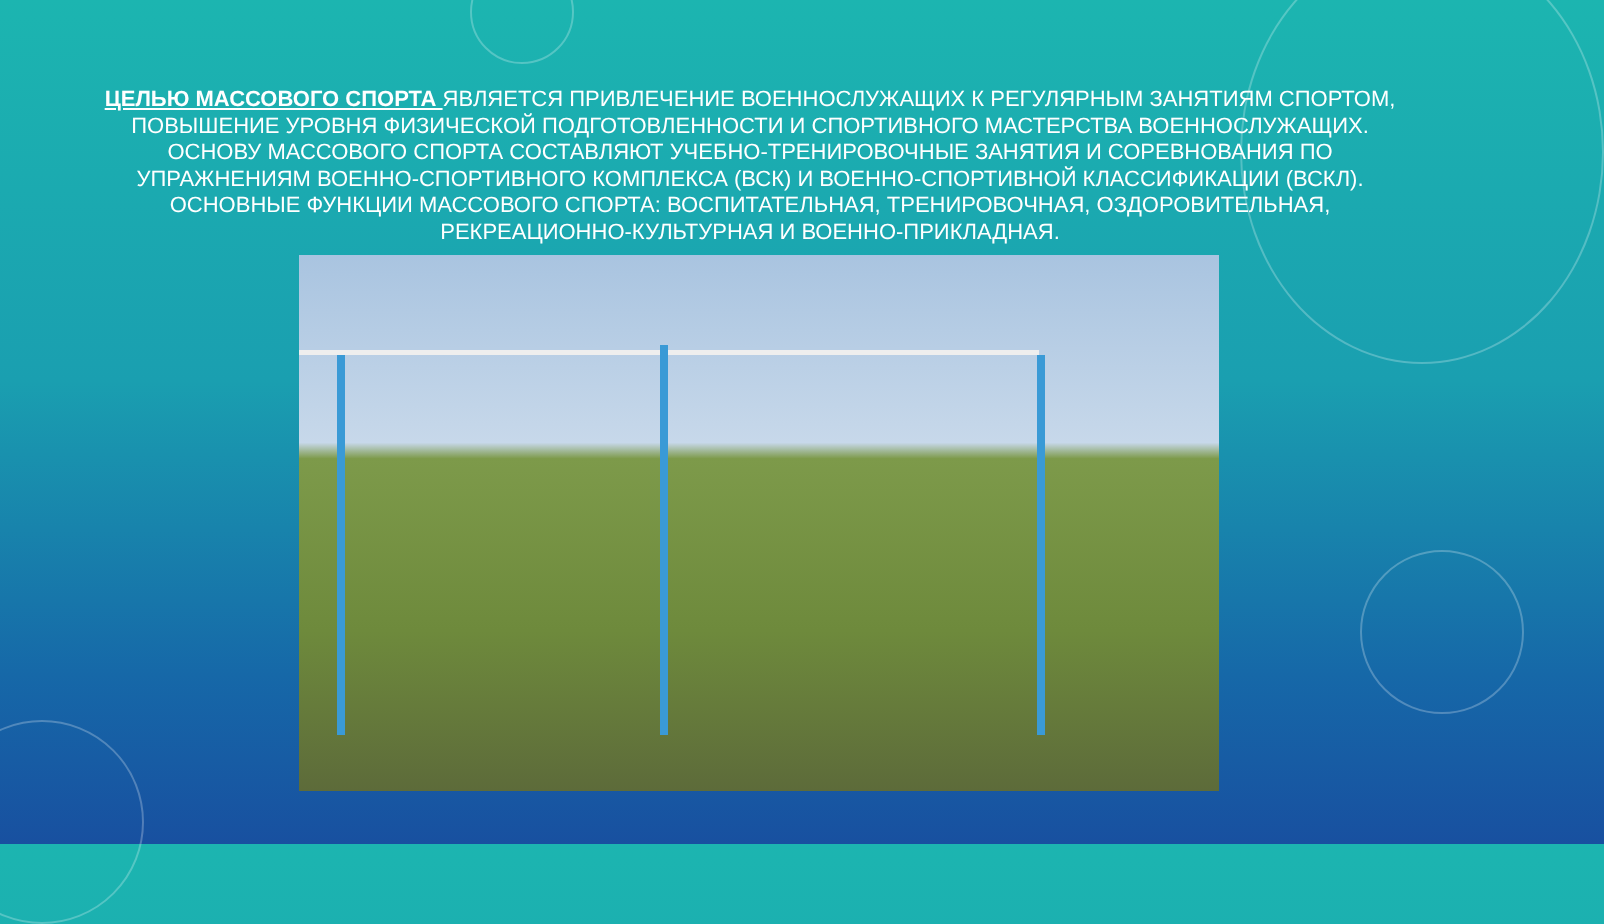ЦЕЛЬЮ МАССОВОГО СПОРТА ЯВЛЯЕТСЯ ПРИВЛЕЧЕНИЕ ВОЕННОСЛУЖАЩИХ К РЕГУЛЯРНЫМ ЗАНЯТИЯМ СПОРТОМ, ПОВЫШЕНИЕ УРОВНЯ ФИЗИЧЕСКОЙ ПОДГОТОВЛЕННОСТИ И СПОРТИВНОГО МАСТЕРСТВА ВОЕННОСЛУЖАЩИХ. ОСНОВУ МАССОВОГО СПОРТА СОСТАВЛЯЮТ УЧЕБНО-ТРЕНИРОВОЧНЫЕ ЗАНЯТИЯ И СОРЕВНОВАНИЯ ПО УПРАЖНЕНИЯМ ВОЕННО-СПОРТИВНОГО КОМПЛЕКСА (ВСК) И ВОЕННО-СПОРТИВНОЙ КЛАССИФИКАЦИИ (ВСКЛ). ОСНОВНЫЕ ФУНКЦИИ МАССОВОГО СПОРТА: ВОСПИТАТЕЛЬНАЯ, ТРЕНИРОВОЧНАЯ, ОЗДОРОВИТЕЛЬНАЯ, РЕКРЕАЦИОННО-КУЛЬТУРНАЯ И ВОЕННО-ПРИКЛАДНАЯ.